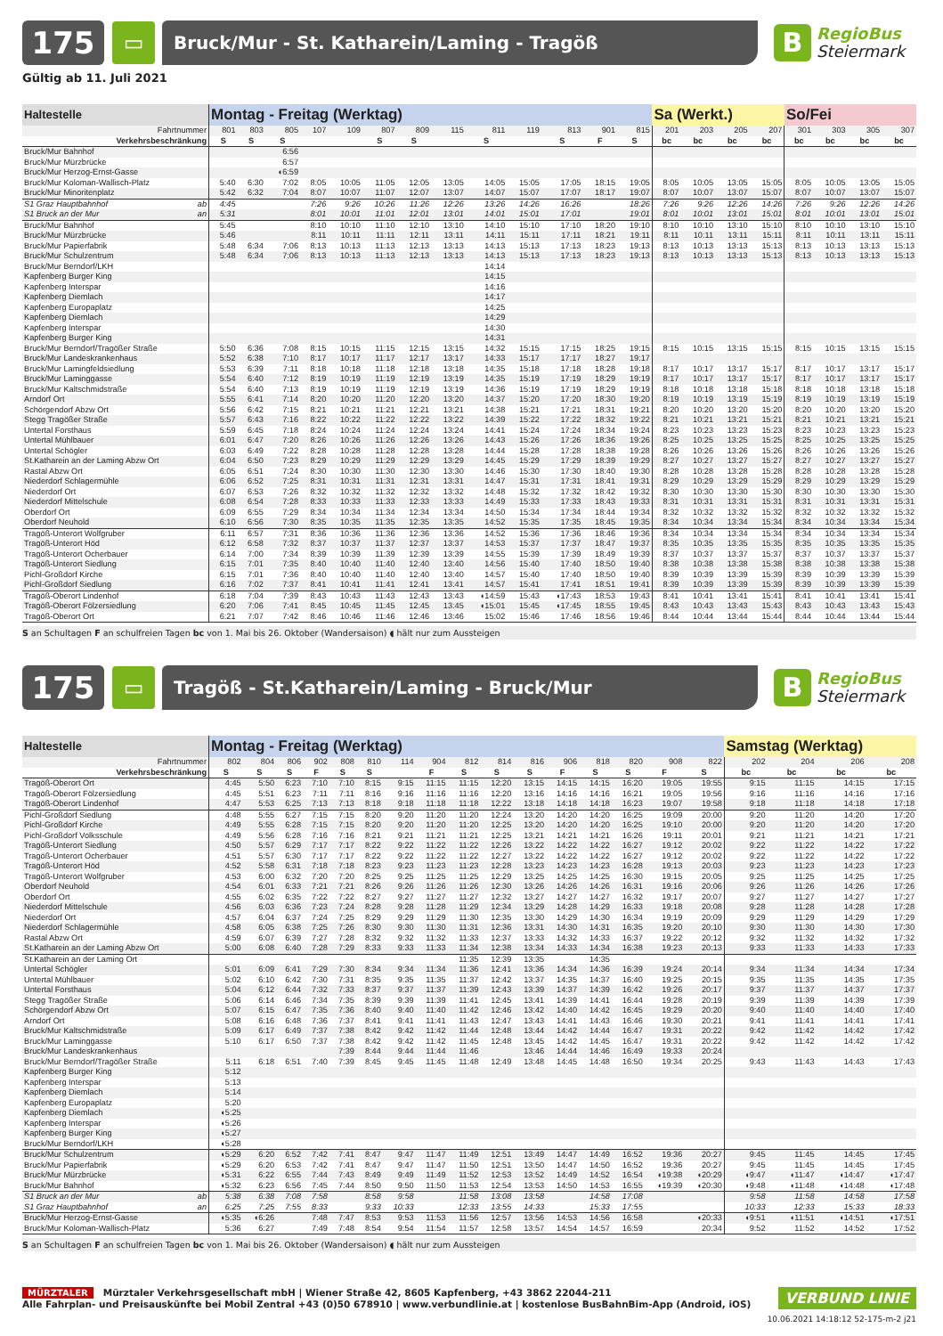175
▭
Bruck/Mur - St. Katharein/Laming - Tragöß
B
RegioBus
Steiermark
Gültig ab 11. Juli 2021
| Haltestelle | Montag - Freitag (Werktag) | | | | | | | | | | | | | Sa (Werkt.) | | | | So/Fei | | | |
| --- | --- | --- | --- | --- | --- | --- | --- | --- | --- | --- | --- | --- | --- | --- | --- | --- | --- | --- | --- | --- | --- |
| Fahrtnummer | 801 | 803 | 805 | 107 | 109 | 807 | 809 | 115 | 811 | 119 | 813 | 901 | 815 | 201 | 203 | 205 | 207 | 301 | 303 | 305 | 307 |
| Verkehrsbeschränkung | S | S | S | | | S | S | | S | | S | F | S | bc | bc | bc | bc | bc | bc | bc | bc |
| Bruck/Mur Bahnhof | | | 6:56 | | | | | | | | | | | | | | | | | | |
| Bruck/Mur Mürzbrücke | | | 6:57 | | | | | | | | | | | | | | | | | | |
| Bruck/Mur Herzog-Ernst-Gasse | | | ◖6:59 | | | | | | | | | | | | | | | | | | |
| Bruck/Mur Koloman-Wallisch-Platz | 5:40 | 6:30 | 7:02 | 8:05 | 10:05 | 11:05 | 12:05 | 13:05 | 14:05 | 15:05 | 17:05 | 18:15 | 19:05 | 8:05 | 10:05 | 13:05 | 15:05 | 8:05 | 10:05 | 13:05 | 15:05 |
| Bruck/Mur Minoritenplatz | 5:42 | 6:32 | 7:04 | 8:07 | 10:07 | 11:07 | 12:07 | 13:07 | 14:07 | 15:07 | 17:07 | 18:17 | 19:07 | 8:07 | 10:07 | 13:07 | 15:07 | 8:07 | 10:07 | 13:07 | 15:07 |
| S1 Graz Hauptbahnhof ab | 4:45 | | | 7:26 | 9:26 | 10:26 | 11:26 | 12:26 | 13:26 | 14:26 | 16:26 | | 18:26 | 7:26 | 9:26 | 12:26 | 14:26 | 7:26 | 9:26 | 12:26 | 14:26 |
| S1 Bruck an der Mur an | 5:31 | | | 8:01 | 10:01 | 11:01 | 12:01 | 13:01 | 14:01 | 15:01 | 17:01 | | 19:01 | 8:01 | 10:01 | 13:01 | 15:01 | 8:01 | 10:01 | 13:01 | 15:01 |
| Bruck/Mur Bahnhof | 5:45 | | | 8:10 | 10:10 | 11:10 | 12:10 | 13:10 | 14:10 | 15:10 | 17:10 | 18:20 | 19:10 | 8:10 | 10:10 | 13:10 | 15:10 | 8:10 | 10:10 | 13:10 | 15:10 |
| Bruck/Mur Mürzbrücke | 5:46 | | | 8:11 | 10:11 | 11:11 | 12:11 | 13:11 | 14:11 | 15:11 | 17:11 | 18:21 | 19:11 | 8:11 | 10:11 | 13:11 | 15:11 | 8:11 | 10:11 | 13:11 | 15:11 |
| Bruck/Mur Papierfabrik | 5:48 | 6:34 | 7:06 | 8:13 | 10:13 | 11:13 | 12:13 | 13:13 | 14:13 | 15:13 | 17:13 | 18:23 | 19:13 | 8:13 | 10:13 | 13:13 | 15:13 | 8:13 | 10:13 | 13:13 | 15:13 |
| Bruck/Mur Schulzentrum | 5:48 | 6:34 | 7:06 | 8:13 | 10:13 | 11:13 | 12:13 | 13:13 | 14:13 | 15:13 | 17:13 | 18:23 | 19:13 | 8:13 | 10:13 | 13:13 | 15:13 | 8:13 | 10:13 | 13:13 | 15:13 |
| Bruck/Mur Berndorf/LKH | | | | | | | | | 14:14 | | | | | | | | | | | | |
| Kapfenberg Burger King | | | | | | | | | 14:15 | | | | | | | | | | | | |
| Kapfenberg Interspar | | | | | | | | | 14:16 | | | | | | | | | | | | |
| Kapfenberg Diemlach | | | | | | | | | 14:17 | | | | | | | | | | | | |
| Kapfenberg Europaplatz | | | | | | | | | 14:25 | | | | | | | | | | | | |
| Kapfenberg Diemlach | | | | | | | | | 14:29 | | | | | | | | | | | | |
| Kapfenberg Interspar | | | | | | | | | 14:30 | | | | | | | | | | | | |
| Kapfenberg Burger King | | | | | | | | | 14:31 | | | | | | | | | | | | |
| Bruck/Mur Berndorf/Tragößer Straße | 5:50 | 6:36 | 7:08 | 8:15 | 10:15 | 11:15 | 12:15 | 13:15 | 14:32 | 15:15 | 17:15 | 18:25 | 19:15 | 8:15 | 10:15 | 13:15 | 15:15 | 8:15 | 10:15 | 13:15 | 15:15 |
| Bruck/Mur Landeskrankenhaus | 5:52 | 6:38 | 7:10 | 8:17 | 10:17 | 11:17 | 12:17 | 13:17 | 14:33 | 15:17 | 17:17 | 18:27 | 19:17 | | | | | | | | |
| Bruck/Mur Lamingfeldsiedlung | 5:53 | 6:39 | 7:11 | 8:18 | 10:18 | 11:18 | 12:18 | 13:18 | 14:35 | 15:18 | 17:18 | 18:28 | 19:18 | 8:17 | 10:17 | 13:17 | 15:17 | 8:17 | 10:17 | 13:17 | 15:17 |
| Bruck/Mur Laminggasse | 5:54 | 6:40 | 7:12 | 8:19 | 10:19 | 11:19 | 12:19 | 13:19 | 14:35 | 15:19 | 17:19 | 18:29 | 19:19 | 8:17 | 10:17 | 13:17 | 15:17 | 8:17 | 10:17 | 13:17 | 15:17 |
| Bruck/Mur Kaltschmidstraße | 5:54 | 6:40 | 7:13 | 8:19 | 10:19 | 11:19 | 12:19 | 13:19 | 14:36 | 15:19 | 17:19 | 18:29 | 19:19 | 8:18 | 10:18 | 13:18 | 15:18 | 8:18 | 10:18 | 13:18 | 15:18 |
| Arndorf Ort | 5:55 | 6:41 | 7:14 | 8:20 | 10:20 | 11:20 | 12:20 | 13:20 | 14:37 | 15:20 | 17:20 | 18:30 | 19:20 | 8:19 | 10:19 | 13:19 | 15:19 | 8:19 | 10:19 | 13:19 | 15:19 |
| Schörgendorf Abzw Ort | 5:56 | 6:42 | 7:15 | 8:21 | 10:21 | 11:21 | 12:21 | 13:21 | 14:38 | 15:21 | 17:21 | 18:31 | 19:21 | 8:20 | 10:20 | 13:20 | 15:20 | 8:20 | 10:20 | 13:20 | 15:20 |
| Stegg Tragößer Straße | 5:57 | 6:43 | 7:16 | 8:22 | 10:22 | 11:22 | 12:22 | 13:22 | 14:39 | 15:22 | 17:22 | 18:32 | 19:22 | 8:21 | 10:21 | 13:21 | 15:21 | 8:21 | 10:21 | 13:21 | 15:21 |
| Untertal Forsthaus | 5:59 | 6:45 | 7:18 | 8:24 | 10:24 | 11:24 | 12:24 | 13:24 | 14:41 | 15:24 | 17:24 | 18:34 | 19:24 | 8:23 | 10:23 | 13:23 | 15:23 | 8:23 | 10:23 | 13:23 | 15:23 |
| Untertal Mühlbauer | 6:01 | 6:47 | 7:20 | 8:26 | 10:26 | 11:26 | 12:26 | 13:26 | 14:43 | 15:26 | 17:26 | 18:36 | 19:26 | 8:25 | 10:25 | 13:25 | 15:25 | 8:25 | 10:25 | 13:25 | 15:25 |
| Untertal Schögler | 6:03 | 6:49 | 7:22 | 8:28 | 10:28 | 11:28 | 12:28 | 13:28 | 14:44 | 15:28 | 17:28 | 18:38 | 19:28 | 8:26 | 10:26 | 13:26 | 15:26 | 8:26 | 10:26 | 13:26 | 15:26 |
| St.Katharein an der Laming Abzw Ort | 6:04 | 6:50 | 7:23 | 8:29 | 10:29 | 11:29 | 12:29 | 13:29 | 14:45 | 15:29 | 17:29 | 18:39 | 19:29 | 8:27 | 10:27 | 13:27 | 15:27 | 8:27 | 10:27 | 13:27 | 15:27 |
| Rastal Abzw Ort | 6:05 | 6:51 | 7:24 | 8:30 | 10:30 | 11:30 | 12:30 | 13:30 | 14:46 | 15:30 | 17:30 | 18:40 | 19:30 | 8:28 | 10:28 | 13:28 | 15:28 | 8:28 | 10:28 | 13:28 | 15:28 |
| Niederdorf Schlagermühle | 6:06 | 6:52 | 7:25 | 8:31 | 10:31 | 11:31 | 12:31 | 13:31 | 14:47 | 15:31 | 17:31 | 18:41 | 19:31 | 8:29 | 10:29 | 13:29 | 15:29 | 8:29 | 10:29 | 13:29 | 15:29 |
| Niederdorf Ort | 6:07 | 6:53 | 7:26 | 8:32 | 10:32 | 11:32 | 12:32 | 13:32 | 14:48 | 15:32 | 17:32 | 18:42 | 19:32 | 8:30 | 10:30 | 13:30 | 15:30 | 8:30 | 10:30 | 13:30 | 15:30 |
| Niederdorf Mittelschule | 6:08 | 6:54 | 7:28 | 8:33 | 10:33 | 11:33 | 12:33 | 13:33 | 14:49 | 15:33 | 17:33 | 18:43 | 19:33 | 8:31 | 10:31 | 13:31 | 15:31 | 8:31 | 10:31 | 13:31 | 15:31 |
| Oberdorf Ort | 6:09 | 6:55 | 7:29 | 8:34 | 10:34 | 11:34 | 12:34 | 13:34 | 14:50 | 15:34 | 17:34 | 18:44 | 19:34 | 8:32 | 10:32 | 13:32 | 15:32 | 8:32 | 10:32 | 13:32 | 15:32 |
| Oberdorf Neuhold | 6:10 | 6:56 | 7:30 | 8:35 | 10:35 | 11:35 | 12:35 | 13:35 | 14:52 | 15:35 | 17:35 | 18:45 | 19:35 | 8:34 | 10:34 | 13:34 | 15:34 | 8:34 | 10:34 | 13:34 | 15:34 |
| Tragöß-Unterort Wolfgruber | 6:11 | 6:57 | 7:31 | 8:36 | 10:36 | 11:36 | 12:36 | 13:36 | 14:52 | 15:36 | 17:36 | 18:46 | 19:36 | 8:34 | 10:34 | 13:34 | 15:34 | 8:34 | 10:34 | 13:34 | 15:34 |
| Tragöß-Unterort Höd | 6:12 | 6:58 | 7:32 | 8:37 | 10:37 | 11:37 | 12:37 | 13:37 | 14:53 | 15:37 | 17:37 | 18:47 | 19:37 | 8:35 | 10:35 | 13:35 | 15:35 | 8:35 | 10:35 | 13:35 | 15:35 |
| Tragöß-Unterort Ocherbauer | 6:14 | 7:00 | 7:34 | 8:39 | 10:39 | 11:39 | 12:39 | 13:39 | 14:55 | 15:39 | 17:39 | 18:49 | 19:39 | 8:37 | 10:37 | 13:37 | 15:37 | 8:37 | 10:37 | 13:37 | 15:37 |
| Tragöß-Unterort Siedlung | 6:15 | 7:01 | 7:35 | 8:40 | 10:40 | 11:40 | 12:40 | 13:40 | 14:56 | 15:40 | 17:40 | 18:50 | 19:40 | 8:38 | 10:38 | 13:38 | 15:38 | 8:38 | 10:38 | 13:38 | 15:38 |
| Pichl-Großdorf Kirche | 6:15 | 7:01 | 7:36 | 8:40 | 10:40 | 11:40 | 12:40 | 13:40 | 14:57 | 15:40 | 17:40 | 18:50 | 19:40 | 8:39 | 10:39 | 13:39 | 15:39 | 8:39 | 10:39 | 13:39 | 15:39 |
| Pichl-Großdorf Siedlung | 6:16 | 7:02 | 7:37 | 8:41 | 10:41 | 11:41 | 12:41 | 13:41 | 14:57 | 15:41 | 17:41 | 18:51 | 19:41 | 8:39 | 10:39 | 13:39 | 15:39 | 8:39 | 10:39 | 13:39 | 15:39 |
| Tragöß-Oberort Lindenhof | 6:18 | 7:04 | 7:39 | 8:43 | 10:43 | 11:43 | 12:43 | 13:43 | ◖14:59 | 15:43 | ◖17:43 | 18:53 | 19:43 | 8:41 | 10:41 | 13:41 | 15:41 | 8:41 | 10:41 | 13:41 | 15:41 |
| Tragöß-Oberort Fölzersiedlung | 6:20 | 7:06 | 7:41 | 8:45 | 10:45 | 11:45 | 12:45 | 13:45 | ◖15:01 | 15:45 | ◖17:45 | 18:55 | 19:45 | 8:43 | 10:43 | 13:43 | 15:43 | 8:43 | 10:43 | 13:43 | 15:43 |
| Tragöß-Oberort Ort | 6:21 | 7:07 | 7:42 | 8:46 | 10:46 | 11:46 | 12:46 | 13:46 | 15:02 | 15:46 | 17:46 | 18:56 | 19:46 | 8:44 | 10:44 | 13:44 | 15:44 | 8:44 | 10:44 | 13:44 | 15:44 |
S an Schultagen F an schulfreien Tagen bc von 1. Mai bis 26. Oktober (Wandersaison) ◖ hält nur zum Aussteigen
175
▭
Tragöß - St.Katharein/Laming - Bruck/Mur
B
RegioBus
Steiermark
| Haltestelle | Montag - Freitag (Werktag) | | | | | | | | | | | | | | | | Samstag (Werktag) | | | |
| --- | --- | --- | --- | --- | --- | --- | --- | --- | --- | --- | --- | --- | --- | --- | --- | --- | --- | --- | --- | --- |
| Fahrtnummer | 802 | 804 | 806 | 902 | 808 | 810 | 114 | 904 | 812 | 814 | 816 | 906 | 818 | 820 | 908 | 822 | 202 | 204 | 206 | 208 |
| Verkehrsbeschränkung | S | S | S | F | S | S | | F | S | S | S | F | S | S | F | S | bc | bc | bc | bc |
| Tragöß-Oberort Ort | 4:45 | 5:50 | 6:23 | 7:10 | 7:10 | 8:15 | 9:15 | 11:15 | 11:15 | 12:20 | 13:15 | 14:15 | 14:15 | 16:20 | 19:05 | 19:55 | 9:15 | 11:15 | 14:15 | 17:15 |
| Tragöß-Oberort Fölzersiedlung | 4:45 | 5:51 | 6:23 | 7:11 | 7:11 | 8:16 | 9:16 | 11:16 | 11:16 | 12:20 | 13:16 | 14:16 | 14:16 | 16:21 | 19:05 | 19:56 | 9:16 | 11:16 | 14:16 | 17:16 |
| Tragöß-Oberort Lindenhof | 4:47 | 5:53 | 6:25 | 7:13 | 7:13 | 8:18 | 9:18 | 11:18 | 11:18 | 12:22 | 13:18 | 14:18 | 14:18 | 16:23 | 19:07 | 19:58 | 9:18 | 11:18 | 14:18 | 17:18 |
| Pichl-Großdorf Siedlung | 4:48 | 5:55 | 6:27 | 7:15 | 7:15 | 8:20 | 9:20 | 11:20 | 11:20 | 12:24 | 13:20 | 14:20 | 14:20 | 16:25 | 19:09 | 20:00 | 9:20 | 11:20 | 14:20 | 17:20 |
| Pichl-Großdorf Kirche | 4:49 | 5:55 | 6:28 | 7:15 | 7:15 | 8:20 | 9:20 | 11:20 | 11:20 | 12:25 | 13:20 | 14:20 | 14:20 | 16:25 | 19:10 | 20:00 | 9:20 | 11:20 | 14:20 | 17:20 |
| Pichl-Großdorf Volksschule | 4:49 | 5:56 | 6:28 | 7:16 | 7:16 | 8:21 | 9:21 | 11:21 | 11:21 | 12:25 | 13:21 | 14:21 | 14:21 | 16:26 | 19:11 | 20:01 | 9:21 | 11:21 | 14:21 | 17:21 |
| Tragöß-Unterort Siedlung | 4:50 | 5:57 | 6:29 | 7:17 | 7:17 | 8:22 | 9:22 | 11:22 | 11:22 | 12:26 | 13:22 | 14:22 | 14:22 | 16:27 | 19:12 | 20:02 | 9:22 | 11:22 | 14:22 | 17:22 |
| Tragöß-Unterort Ocherbauer | 4:51 | 5:57 | 6:30 | 7:17 | 7:17 | 8:22 | 9:22 | 11:22 | 11:22 | 12:27 | 13:22 | 14:22 | 14:22 | 16:27 | 19:12 | 20:02 | 9:22 | 11:22 | 14:22 | 17:22 |
| Tragöß-Unterort Höd | 4:52 | 5:58 | 6:31 | 7:18 | 7:18 | 8:23 | 9:23 | 11:23 | 11:23 | 12:28 | 13:23 | 14:23 | 14:23 | 16:28 | 19:13 | 20:03 | 9:23 | 11:23 | 14:23 | 17:23 |
| Tragöß-Unterort Wolfgruber | 4:53 | 6:00 | 6:32 | 7:20 | 7:20 | 8:25 | 9:25 | 11:25 | 11:25 | 12:29 | 13:25 | 14:25 | 14:25 | 16:30 | 19:15 | 20:05 | 9:25 | 11:25 | 14:25 | 17:25 |
| Oberdorf Neuhold | 4:54 | 6:01 | 6:33 | 7:21 | 7:21 | 8:26 | 9:26 | 11:26 | 11:26 | 12:30 | 13:26 | 14:26 | 14:26 | 16:31 | 19:16 | 20:06 | 9:26 | 11:26 | 14:26 | 17:26 |
| Oberdorf Ort | 4:55 | 6:02 | 6:35 | 7:22 | 7:22 | 8:27 | 9:27 | 11:27 | 11:27 | 12:32 | 13:27 | 14:27 | 14:27 | 16:32 | 19:17 | 20:07 | 9:27 | 11:27 | 14:27 | 17:27 |
| Niederdorf Mittelschule | 4:56 | 6:03 | 6:36 | 7:23 | 7:24 | 8:28 | 9:28 | 11:28 | 11:29 | 12:34 | 13:29 | 14:28 | 14:29 | 16:33 | 19:18 | 20:08 | 9:28 | 11:28 | 14:28 | 17:28 |
| Niederdorf Ort | 4:57 | 6:04 | 6:37 | 7:24 | 7:25 | 8:29 | 9:29 | 11:29 | 11:30 | 12:35 | 13:30 | 14:29 | 14:30 | 16:34 | 19:19 | 20:09 | 9:29 | 11:29 | 14:29 | 17:29 |
| Niederdorf Schlagermühle | 4:58 | 6:05 | 6:38 | 7:25 | 7:26 | 8:30 | 9:30 | 11:30 | 11:31 | 12:36 | 13:31 | 14:30 | 14:31 | 16:35 | 19:20 | 20:10 | 9:30 | 11:30 | 14:30 | 17:30 |
| Rastal Abzw Ort | 4:59 | 6:07 | 6:39 | 7:27 | 7:28 | 8:32 | 9:32 | 11:32 | 11:33 | 12:37 | 13:33 | 14:32 | 14:33 | 16:37 | 19:22 | 20:12 | 9:32 | 11:32 | 14:32 | 17:32 |
| St.Katharein an der Laming Abzw Ort | 5:00 | 6:08 | 6:40 | 7:28 | 7:29 | 8:33 | 9:33 | 11:33 | 11:34 | 12:38 | 13:34 | 14:33 | 14:34 | 16:38 | 19:23 | 20:13 | 9:33 | 11:33 | 14:33 | 17:33 |
| St.Katharein an der Laming Ort | | | | | | | | | 11:35 | 12:39 | 13:35 | | 14:35 | | | | | | | |
| Untertal Schögler | 5:01 | 6:09 | 6:41 | 7:29 | 7:30 | 8:34 | 9:34 | 11:34 | 11:36 | 12:41 | 13:36 | 14:34 | 14:36 | 16:39 | 19:24 | 20:14 | 9:34 | 11:34 | 14:34 | 17:34 |
| Untertal Mühlbauer | 5:02 | 6:10 | 6:42 | 7:30 | 7:31 | 8:35 | 9:35 | 11:35 | 11:37 | 12:42 | 13:37 | 14:35 | 14:37 | 16:40 | 19:25 | 20:15 | 9:35 | 11:35 | 14:35 | 17:35 |
| Untertal Forsthaus | 5:04 | 6:12 | 6:44 | 7:32 | 7:33 | 8:37 | 9:37 | 11:37 | 11:39 | 12:43 | 13:39 | 14:37 | 14:39 | 16:42 | 19:26 | 20:17 | 9:37 | 11:37 | 14:37 | 17:37 |
| Stegg Tragößer Straße | 5:06 | 6:14 | 6:46 | 7:34 | 7:35 | 8:39 | 9:39 | 11:39 | 11:41 | 12:45 | 13:41 | 14:39 | 14:41 | 16:44 | 19:28 | 20:19 | 9:39 | 11:39 | 14:39 | 17:39 |
| Schörgendorf Abzw Ort | 5:07 | 6:15 | 6:47 | 7:35 | 7:36 | 8:40 | 9:40 | 11:40 | 11:42 | 12:46 | 13:42 | 14:40 | 14:42 | 16:45 | 19:29 | 20:20 | 9:40 | 11:40 | 14:40 | 17:40 |
| Arndorf Ort | 5:08 | 6:16 | 6:48 | 7:36 | 7:37 | 8:41 | 9:41 | 11:41 | 11:43 | 12:47 | 13:43 | 14:41 | 14:43 | 16:46 | 19:30 | 20:21 | 9:41 | 11:41 | 14:41 | 17:41 |
| Bruck/Mur Kaltschmidstraße | 5:09 | 6:17 | 6:49 | 7:37 | 7:38 | 8:42 | 9:42 | 11:42 | 11:44 | 12:48 | 13:44 | 14:42 | 14:44 | 16:47 | 19:31 | 20:22 | 9:42 | 11:42 | 14:42 | 17:42 |
| Bruck/Mur Laminggasse | 5:10 | 6:17 | 6:50 | 7:37 | 7:38 | 8:42 | 9:42 | 11:42 | 11:45 | 12:48 | 13:45 | 14:42 | 14:45 | 16:47 | 19:31 | 20:22 | 9:42 | 11:42 | 14:42 | 17:42 |
| Bruck/Mur Landeskrankenhaus | | | | | 7:39 | 8:44 | 9:44 | 11:44 | 11:46 | | 13:46 | 14:44 | 14:46 | 16:49 | 19:33 | 20:24 | | | | |
| Bruck/Mur Berndorf/Tragößer Straße | 5:11 | 6:18 | 6:51 | 7:40 | 7:39 | 8:45 | 9:45 | 11:45 | 11:48 | 12:49 | 13:48 | 14:45 | 14:48 | 16:50 | 19:34 | 20:25 | 9:43 | 11:43 | 14:43 | 17:43 |
| Kapfenberg Burger King | 5:12 | | | | | | | | | | | | | | | | | | | |
| Kapfenberg Interspar | 5:13 | | | | | | | | | | | | | | | | | | | |
| Kapfenberg Diemlach | 5:14 | | | | | | | | | | | | | | | | | | | |
| Kapfenberg Europaplatz | 5:20 | | | | | | | | | | | | | | | | | | | |
| Kapfenberg Diemlach | ◖5:25 | | | | | | | | | | | | | | | | | | | |
| Kapfenberg Interspar | ◖5:26 | | | | | | | | | | | | | | | | | | | |
| Kapfenberg Burger King | ◖5:27 | | | | | | | | | | | | | | | | | | | |
| Bruck/Mur Berndorf/LKH | ◖5:28 | | | | | | | | | | | | | | | | | | | |
| Bruck/Mur Schulzentrum | ◖5:29 | 6:20 | 6:52 | 7:42 | 7:41 | 8:47 | 9:47 | 11:47 | 11:49 | 12:51 | 13:49 | 14:47 | 14:49 | 16:52 | 19:36 | 20:27 | 9:45 | 11:45 | 14:45 | 17:45 |
| Bruck/Mur Papierfabrik | ◖5:29 | 6:20 | 6:53 | 7:42 | 7:41 | 8:47 | 9:47 | 11:47 | 11:50 | 12:51 | 13:50 | 14:47 | 14:50 | 16:52 | 19:36 | 20:27 | 9:45 | 11:45 | 14:45 | 17:45 |
| Bruck/Mur Mürzbrücke | ◖5:31 | 6:22 | 6:55 | 7:44 | 7:43 | 8:49 | 9:49 | 11:49 | 11:52 | 12:53 | 13:52 | 14:49 | 14:52 | 16:54 | ◖19:38 | ◖20:29 | ◖9:47 | ◖11:47 | ◖14:47 | ◖17:47 |
| Bruck/Mur Bahnhof | ◖5:32 | 6:23 | 6:56 | 7:45 | 7:44 | 8:50 | 9:50 | 11:50 | 11:53 | 12:54 | 13:53 | 14:50 | 14:53 | 16:55 | ◖19:39 | ◖20:30 | ◖9:48 | ◖11:48 | ◖14:48 | ◖17:48 |
| S1 Bruck an der Mur ab | 5:38 | 6:38 | 7:08 | 7:58 | | 8:58 | 9:58 | | 11:58 | 13:08 | 13:58 | | 14:58 | 17:08 | | | 9:58 | 11:58 | 14:58 | 17:58 |
| S1 Graz Hauptbahnhof an | 6:25 | 7:25 | 7:55 | 8:33 | | 9:33 | 10:33 | | 12:33 | 13:55 | 14:33 | | 15:33 | 17:55 | | | 10:33 | 12:33 | 15:33 | 18:33 |
| Bruck/Mur Herzog-Ernst-Gasse | ◖5:35 | ◖6:26 | | 7:48 | 7:47 | 8:53 | 9:53 | 11:53 | 11:56 | 12:57 | 13:56 | 14:53 | 14:56 | 16:58 | | ◖20:33 | ◖9:51 | ◖11:51 | ◖14:51 | ◖17:51 |
| Bruck/Mur Koloman-Wallisch-Platz | 5:36 | 6:27 | | 7:49 | 7:48 | 8:54 | 9:54 | 11:54 | 11:57 | 12:58 | 13:57 | 14:54 | 14:57 | 16:59 | | 20:34 | 9:52 | 11:52 | 14:52 | 17:52 |
S an Schultagen F an schulfreien Tagen bc von 1. Mai bis 26. Oktober (Wandersaison) ◖ hält nur zum Aussteigen
MÜRZTALER Mürztaler Verkehrsgesellschaft mbH | Wiener Straße 42, 8605 Kapfenberg, +43 3862 22044-211
Alle Fahrplan- und Preisauskünfte bei Mobil Zentral +43 (0)50 678910 | www.verbundlinie.at | kostenlose BusBahnBim-App (Android, iOS)
VERBUND LINIE
10.06.2021 14:18:12 52-175-m-2 j21